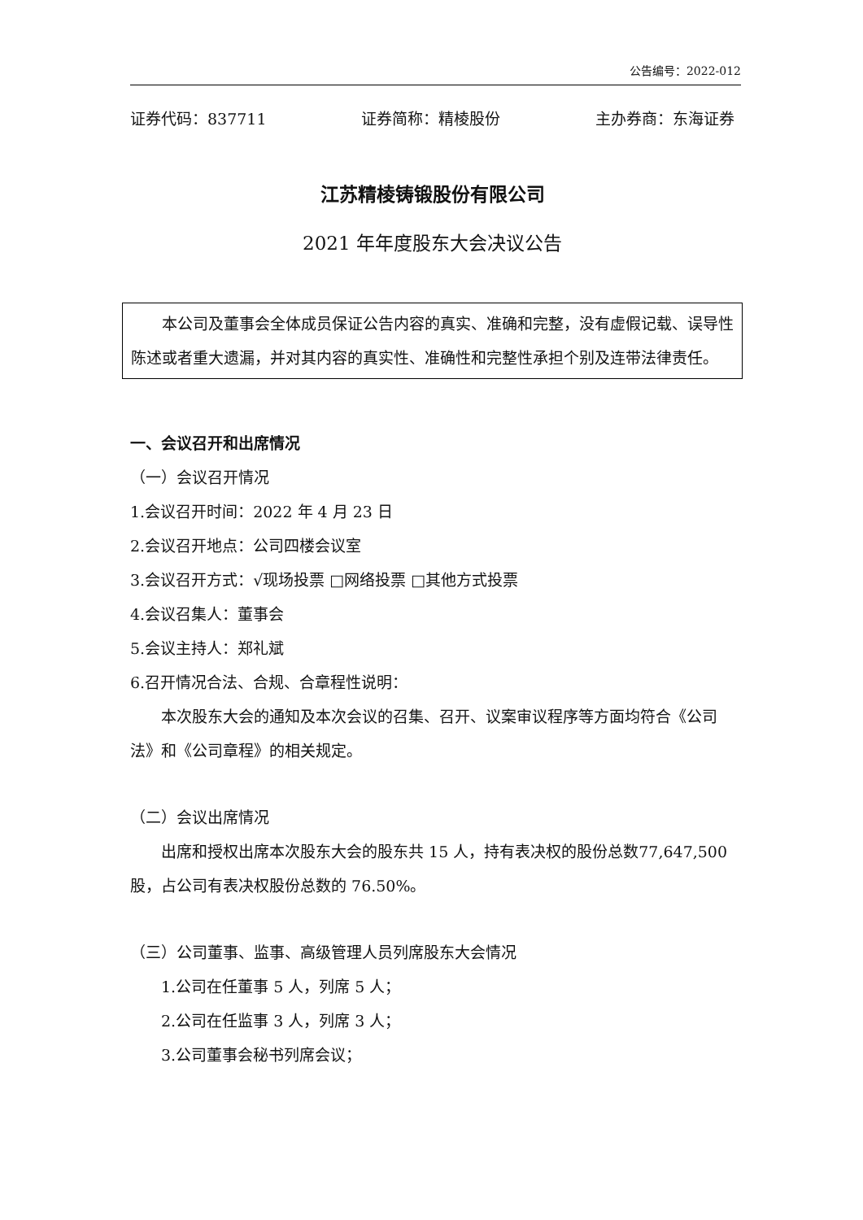公告编号：2022-012
证券代码：837711 证券简称：精棱股份 主办券商：东海证券
江苏精棱铸锻股份有限公司
2021 年年度股东大会决议公告
本公司及董事会全体成员保证公告内容的真实、准确和完整，没有虚假记载、误导性陈述或者重大遗漏，并对其内容的真实性、准确性和完整性承担个别及连带法律责任。
一、会议召开和出席情况
（一）会议召开情况
1.会议召开时间：2022 年 4 月 23 日
2.会议召开地点：公司四楼会议室
3.会议召开方式：√现场投票 □网络投票 □其他方式投票
4.会议召集人：董事会
5.会议主持人：郑礼斌
6.召开情况合法、合规、合章程性说明：
本次股东大会的通知及本次会议的召集、召开、议案审议程序等方面均符合《公司法》和《公司章程》的相关规定。
（二）会议出席情况
出席和授权出席本次股东大会的股东共 15 人，持有表决权的股份总数77,647,500 股，占公司有表决权股份总数的 76.50%。
（三）公司董事、监事、高级管理人员列席股东大会情况
1.公司在任董事 5 人，列席 5 人；
2.公司在任监事 3 人，列席 3 人；
3.公司董事会秘书列席会议；